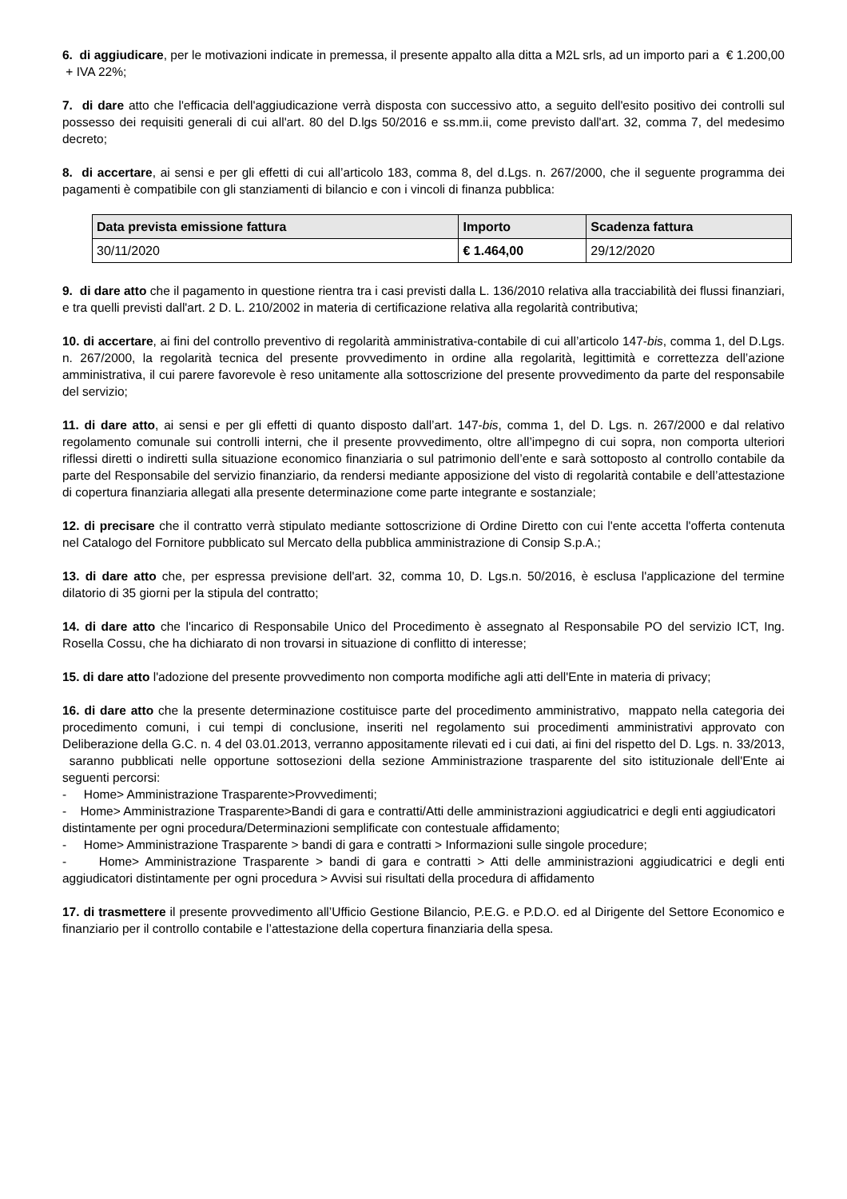6. di aggiudicare, per le motivazioni indicate in premessa, il presente appalto alla ditta a M2L srls, ad un importo pari a € 1.200,00 + IVA 22%;
7. di dare atto che l'efficacia dell'aggiudicazione verrà disposta con successivo atto, a seguito dell'esito positivo dei controlli sul possesso dei requisiti generali di cui all'art. 80 del D.lgs 50/2016 e ss.mm.ii, come previsto dall'art. 32, comma 7, del medesimo decreto;
8. di accertare, ai sensi e per gli effetti di cui all’articolo 183, comma 8, del d.Lgs. n. 267/2000, che il seguente programma dei pagamenti è compatibile con gli stanziamenti di bilancio e con i vincoli di finanza pubblica:
| Data prevista emissione fattura | Importo | Scadenza fattura |
| --- | --- | --- |
| 30/11/2020 | € 1.464,00 | 29/12/2020 |
9. di dare atto che il pagamento in questione rientra tra i casi previsti dalla L. 136/2010 relativa alla tracciabilità dei flussi finanziari, e tra quelli previsti dall'art. 2 D. L. 210/2002 in materia di certificazione relativa alla regolarità contributiva;
10. di accertare, ai fini del controllo preventivo di regolarità amministrativa-contabile di cui all’articolo 147-bis, comma 1, del D.Lgs. n. 267/2000, la regolarità tecnica del presente provvedimento in ordine alla regolarità, legittimità e correttezza dell’azione amministrativa, il cui parere favorevole è reso unitamente alla sottoscrizione del presente provvedimento da parte del responsabile del servizio;
11. di dare atto, ai sensi e per gli effetti di quanto disposto dall’art. 147-bis, comma 1, del D. Lgs. n. 267/2000 e dal relativo regolamento comunale sui controlli interni, che il presente provvedimento, oltre all’impegno di cui sopra, non comporta ulteriori riflessi diretti o indiretti sulla situazione economico finanziaria o sul patrimonio dell’ente e sarà sottoposto al controllo contabile da parte del Responsabile del servizio finanziario, da rendersi mediante apposizione del visto di regolarità contabile e dell’attestazione di copertura finanziaria allegati alla presente determinazione come parte integrante e sostanziale;
12. di precisare che il contratto verrà stipulato mediante sottoscrizione di Ordine Diretto con cui l'ente accetta l'offerta contenuta nel Catalogo del Fornitore pubblicato sul Mercato della pubblica amministrazione di Consip S.p.A.;
13. di dare atto che, per espressa previsione dell'art. 32, comma 10, D. Lgs.n. 50/2016, è esclusa l'applicazione del termine dilatorio di 35 giorni per la stipula del contratto;
14. di dare atto che l'incarico di Responsabile Unico del Procedimento è assegnato al Responsabile PO del servizio ICT, Ing. Rosella Cossu, che ha dichiarato di non trovarsi in situazione di conflitto di interesse;
15. di dare atto l'adozione del presente provvedimento non comporta modifiche agli atti dell'Ente in materia di privacy;
16. di dare atto che la presente determinazione costituisce parte del procedimento amministrativo, mappato nella categoria dei procedimento comuni, i cui tempi di conclusione, inseriti nel regolamento sui procedimenti amministrativi approvato con Deliberazione della G.C. n. 4 del 03.01.2013, verranno appositamente rilevati ed i cui dati, ai fini del rispetto del D. Lgs. n. 33/2013, saranno pubblicati nelle opportune sottosezioni della sezione Amministrazione trasparente del sito istituzionale dell'Ente ai seguenti percorsi:
- Home> Amministrazione Trasparente>Provvedimenti;
- Home> Amministrazione Trasparente>Bandi di gara e contratti/Atti delle amministrazioni aggiudicatrici e degli enti aggiudicatori distintamente per ogni procedura/Determinazioni semplificate con contestuale affidamento;
- Home> Amministrazione Trasparente > bandi di gara e contratti > Informazioni sulle singole procedure;
- Home> Amministrazione Trasparente > bandi di gara e contratti > Atti delle amministrazioni aggiudicatrici e degli enti aggiudicatori distintamente per ogni procedura > Avvisi sui risultati della procedura di affidamento
17. di trasmettere il presente provvedimento all’Ufficio Gestione Bilancio, P.E.G. e P.D.O. ed al Dirigente del Settore Economico e finanziario per il controllo contabile e l’attestazione della copertura finanziaria della spesa.